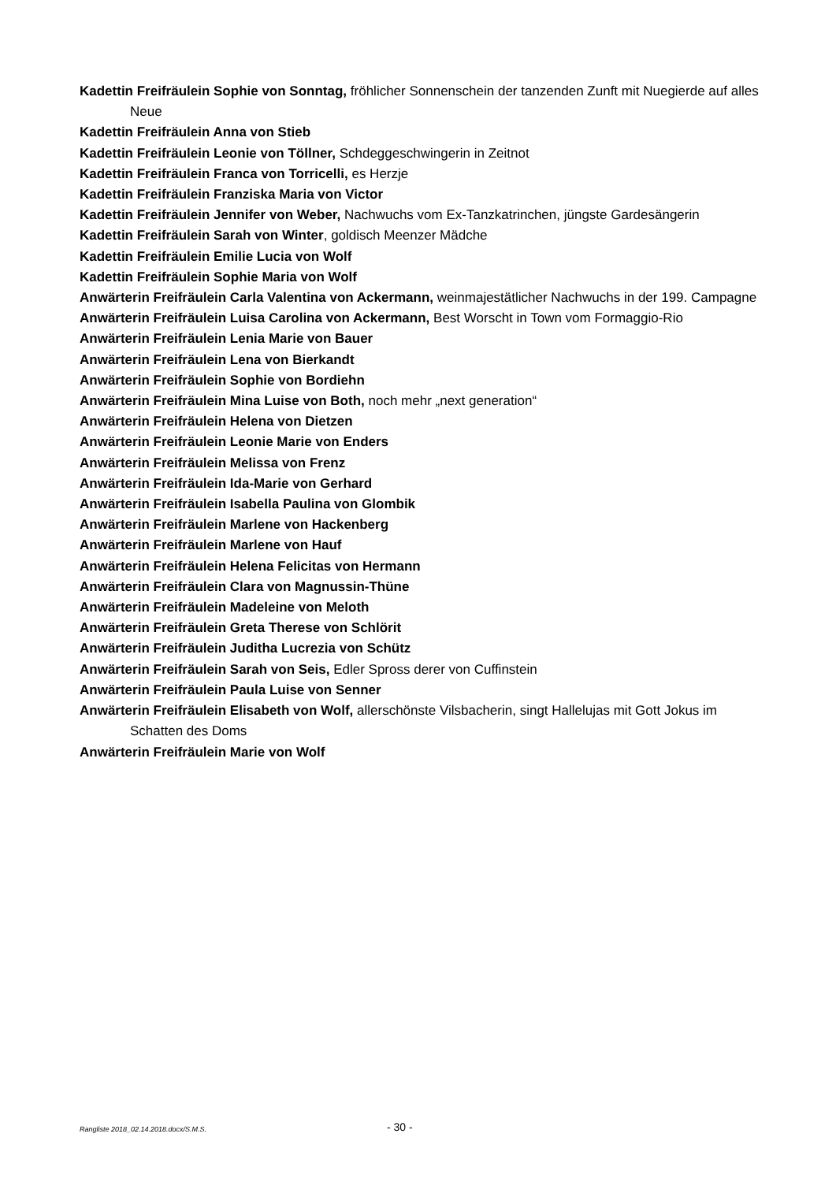Kadettin Freifräulein Sophie von Sonntag, fröhlicher Sonnenschein der tanzenden Zunft mit Nuegierde auf alles Neue
Kadettin Freifräulein Anna von Stieb
Kadettin Freifräulein Leonie von Töllner, Schdeggeschwingerin in Zeitnot
Kadettin Freifräulein Franca von Torricelli, es Herzje
Kadettin Freifräulein Franziska Maria von Victor
Kadettin Freifräulein Jennifer von Weber, Nachwuchs vom Ex-Tanzkatrinchen, jüngste Gardesängerin
Kadettin Freifräulein Sarah von Winter, goldisch Meenzer Mädche
Kadettin Freifräulein Emilie Lucia von Wolf
Kadettin Freifräulein Sophie Maria von Wolf
Anwärterin Freifräulein Carla Valentina von Ackermann, weinmajestätlicher Nachwuchs in der 199. Campagne
Anwärterin Freifräulein Luisa Carolina von Ackermann, Best Worscht in Town vom Formaggio-Rio
Anwärterin Freifräulein Lenia Marie von Bauer
Anwärterin Freifräulein Lena von Bierkandt
Anwärterin Freifräulein Sophie von Bordiehn
Anwärterin Freifräulein Mina Luise von Both, noch mehr „next generation“
Anwärterin Freifräulein Helena von Dietzen
Anwärterin Freifräulein Leonie Marie von Enders
Anwärterin Freifräulein Melissa von Frenz
Anwärterin Freifräulein Ida-Marie von Gerhard
Anwärterin Freifräulein Isabella Paulina von Glombik
Anwärterin Freifräulein Marlene von Hackenberg
Anwärterin Freifräulein Marlene von Hauf
Anwärterin Freifräulein Helena Felicitas von Hermann
Anwärterin Freifräulein Clara von Magnussin-Thüne
Anwärterin Freifräulein Madeleine von Meloth
Anwärterin Freifräulein Greta Therese von Schlörit
Anwärterin Freifräulein Juditha Lucrezia von Schütz
Anwärterin Freifräulein Sarah von Seis, Edler Spross derer von Cuffinstein
Anwärterin Freifräulein Paula Luise von Senner
Anwärterin Freifräulein Elisabeth von Wolf, allerschönste Vilsbacherin, singt Hallelujas mit Gott Jokus im Schatten des Doms
Anwärterin Freifräulein Marie von Wolf
Rangliste 2018_02.14.2018.docx/S.M.S. - 30 -